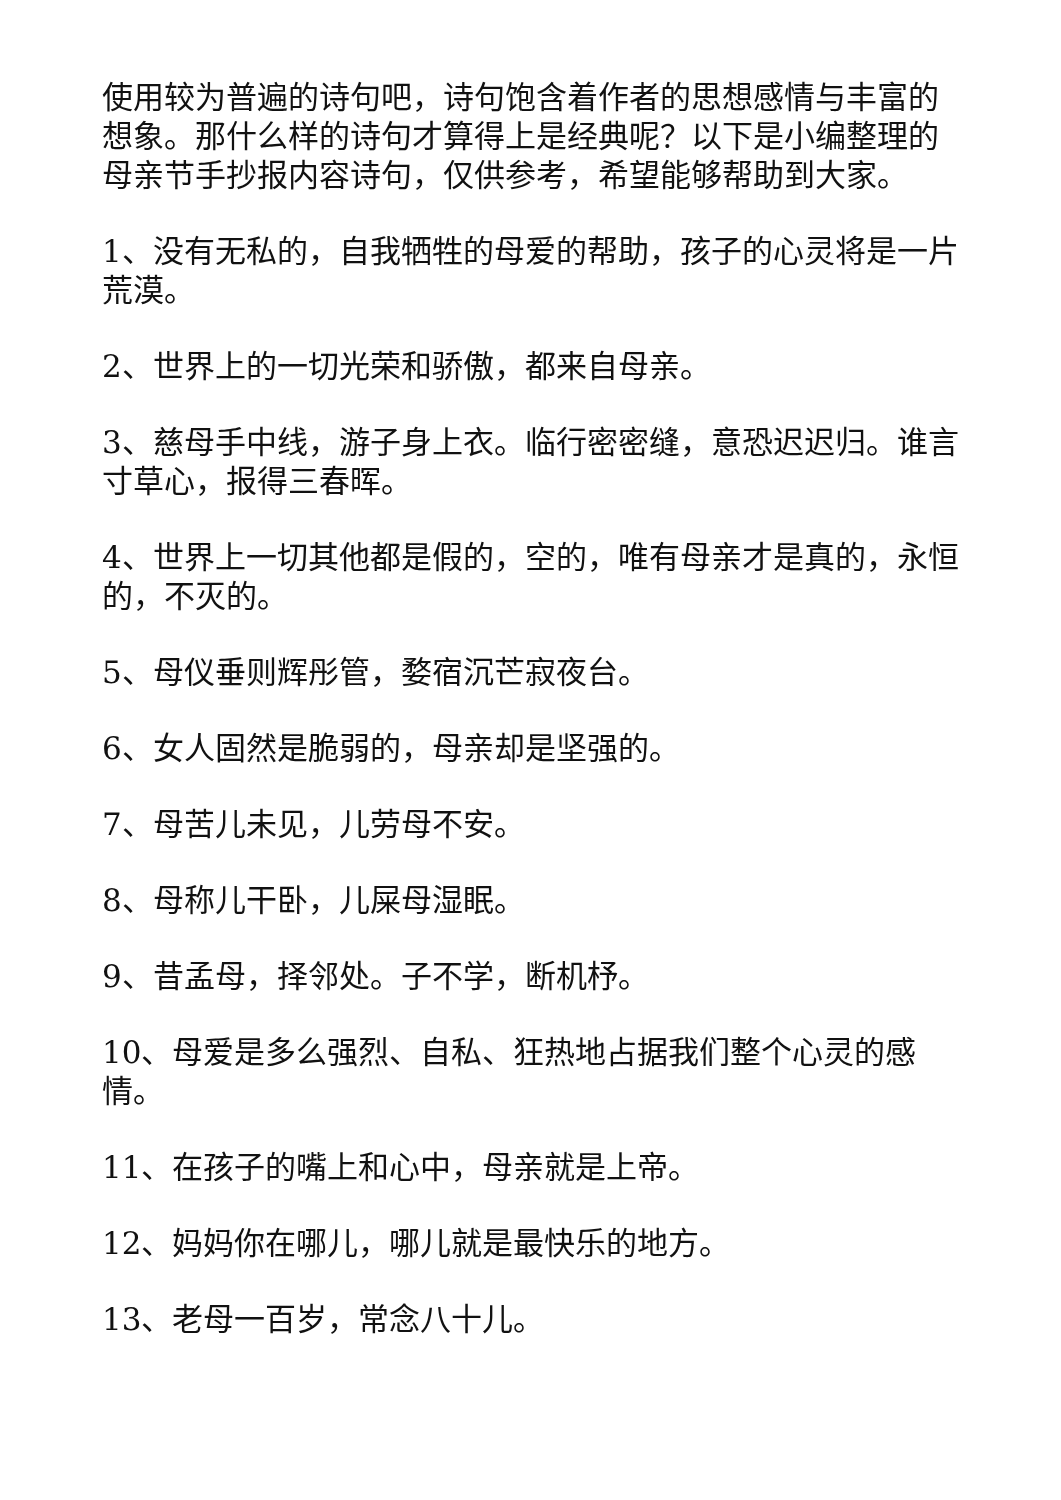使用较为普遍的诗句吧，诗句饱含着作者的思想感情与丰富的想象。那什么样的诗句才算得上是经典呢？以下是小编整理的母亲节手抄报内容诗句，仅供参考，希望能够帮助到大家。
1、没有无私的，自我牺牲的母爱的帮助，孩子的心灵将是一片荒漠。
2、世界上的一切光荣和骄傲，都来自母亲。
3、慈母手中线，游子身上衣。临行密密缝，意恐迟迟归。谁言寸草心，报得三春晖。
4、世界上一切其他都是假的，空的，唯有母亲才是真的，永恒的，不灭的。
5、母仪垂则辉彤管，婺宿沉芒寂夜台。
6、女人固然是脆弱的，母亲却是坚强的。
7、母苦儿未见，儿劳母不安。
8、母称儿干卧，儿屎母湿眠。
9、昔孟母，择邻处。子不学，断机杼。
10、母爱是多么强烈、自私、狂热地占据我们整个心灵的感情。
11、在孩子的嘴上和心中，母亲就是上帝。
12、妈妈你在哪儿，哪儿就是最快乐的地方。
13、老母一百岁，常念八十儿。